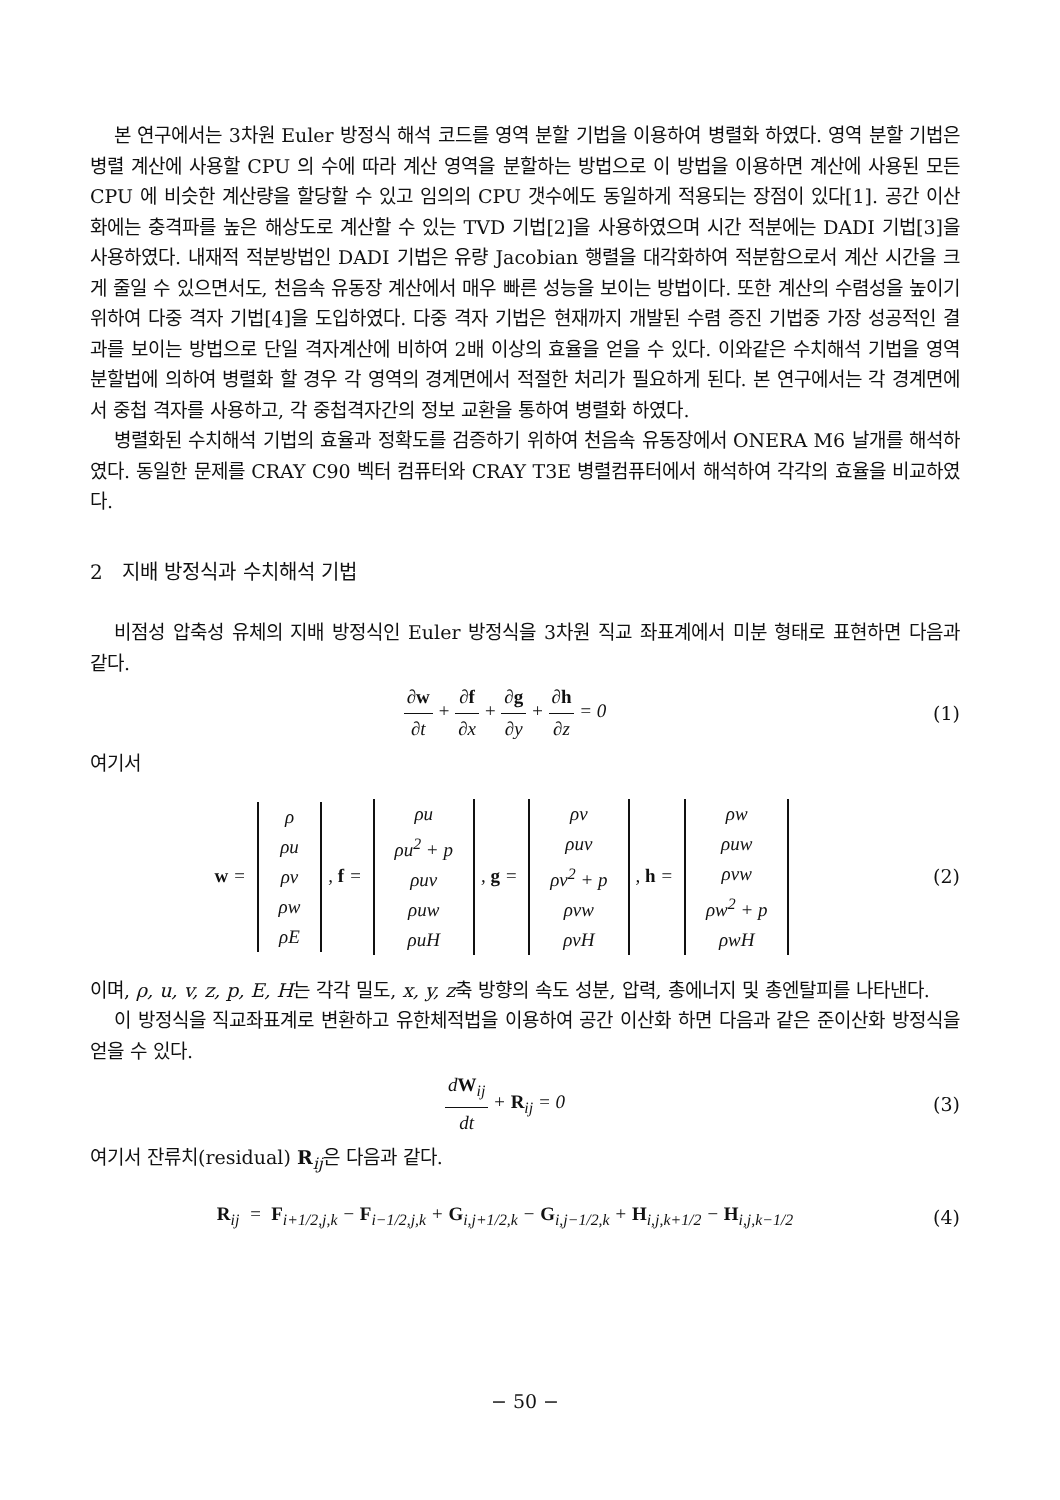본 연구에서는 3차원 Euler 방정식 해석 코드를 영역 분할 기법을 이용하여 병렬화 하였다. 영역 분할 기법은 병렬 계산에 사용할 CPU 의 수에 따라 계산 영역을 분할하는 방법으로 이 방법을 이용하면 계산에 사용된 모든 CPU 에 비슷한 계산량을 할당할 수 있고 임의의 CPU 갯수에도 동일하게 적용되는 장점이 있다[1]. 공간 이산화에는 충격파를 높은 해상도로 계산할 수 있는 TVD 기법[2]을 사용하였으며 시간 적분에는 DADI 기법[3]을 사용하였다. 내재적 적분방법인 DADI 기법은 유량 Jacobian 행렬을 대각화하여 적분함으로서 계산 시간을 크게 줄일 수 있으면서도, 천음속 유동장 계산에서 매우 빠른 성능을 보이는 방법이다. 또한 계산의 수렴성을 높이기 위하여 다중 격자 기법[4]을 도입하였다. 다중 격자 기법은 현재까지 개발된 수렴 증진 기법중 가장 성공적인 결과를 보이는 방법으로 단일 격자계산에 비하여 2배 이상의 효율을 얻을 수 있다. 이와같은 수치해석 기법을 영역 분할법에 의하여 병렬화 할 경우 각 영역의 경계면에서 적절한 처리가 필요하게 된다. 본 연구에서는 각 경계면에서 중첩 격자를 사용하고, 각 중첩격자간의 정보 교환을 통하여 병렬화 하였다.
병렬화된 수치해석 기법의 효율과 정확도를 검증하기 위하여 천음속 유동장에서 ONERA M6 날개를 해석하였다. 동일한 문제를 CRAY C90 벡터 컴퓨터와 CRAY T3E 병렬컴퓨터에서 해석하여 각각의 효율을 비교하였다.
2 지배 방정식과 수치해석 기법
비점성 압축성 유체의 지배 방정식인 Euler 방정식을 3차원 직교 좌표계에서 미분 형태로 표현하면 다음과 같다.
∂w ∂t + ∂f ∂x + ∂g ∂y + ∂h ∂z = 0
(1)
여기서
w =
| ρ |
| ρu |
| ρv |
| ρw |
| ρE |
, f =
| ρu |
| ρu<sup>2</sup> + p |
| ρuv |
| ρuw |
| ρuH |
, g =
| ρv |
| ρuv |
| ρv<sup>2</sup> + p |
| ρvw |
| ρvH |
, h =
| ρw |
| ρuw |
| ρvw |
| ρw<sup>2</sup> + p |
| ρwH |
(2)
이며, ρ, u, v, z, p, E, H는 각각 밀도, x, y, z축 방향의 속도 성분, 압력, 총에너지 및 총엔탈피를 나타낸다.
이 방정식을 직교좌표계로 변환하고 유한체적법을 이용하여 공간 이산화 하면 다음과 같은 준이산화 방정식을 얻을 수 있다.
dW<sub>ij</sub> dt + R<sub>ij</sub> = 0 (3)
여기서 잔류치(residual) R<sub>ij</sub>은 다음과 같다.
R<sub>ij</sub> = F<sub>i+1/2,j,k</sub> − F<sub>i−1/2,j,k</sub> + G<sub>i,j+1/2,k</sub> − G<sub>i,j−1/2,k</sub> + H<sub>i,j,k+1/2</sub> − H<sub>i,j,k−1/2</sub>
(4)
− 50 −